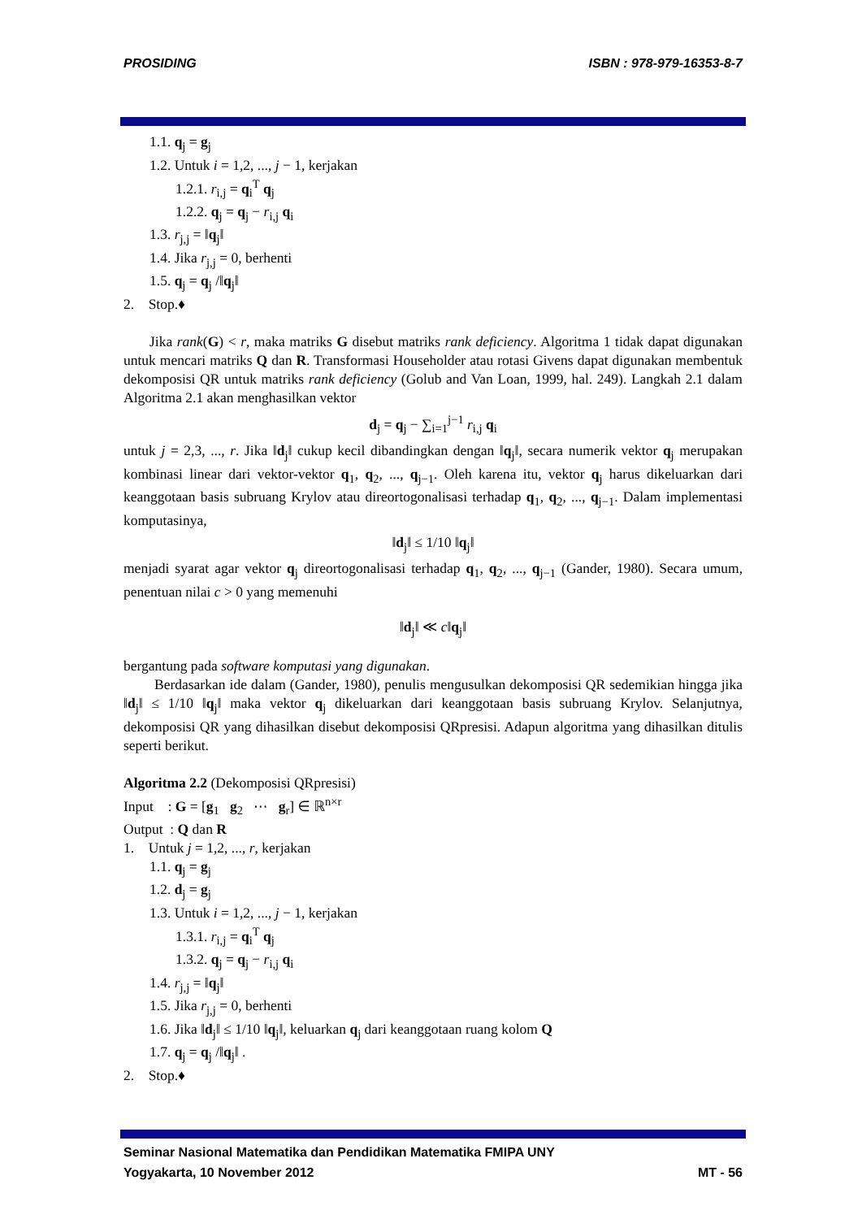PROSIDING ISBN : 978-979-16353-8-7
1.1. q<sub>j</sub> = g<sub>j</sub>
1.2. Untuk i = 1,2, ..., j − 1, kerjakan
1.2.1. r<sub>i,j</sub> = q<sub>i</sub><sup>T</sup> q<sub>j</sub>
1.2.2. q<sub>j</sub> = q<sub>j</sub> − r<sub>i,j</sub> q<sub>i</sub>
1.3. r<sub>j,j</sub> = ‖q<sub>j</sub>‖
1.4. Jika r<sub>j,j</sub> = 0, berhenti
1.5. q<sub>j</sub> = q<sub>j</sub> /‖q<sub>j</sub>‖
2. Stop.♦
Jika rank(G) < r, maka matriks G disebut matriks rank deficiency. Algoritma 1 tidak dapat digunakan untuk mencari matriks Q dan R. Transformasi Householder atau rotasi Givens dapat digunakan membentuk dekomposisi QR untuk matriks rank deficiency (Golub and Van Loan, 1999, hal. 249). Langkah 2.1 dalam Algoritma 2.1 akan menghasilkan vektor
d<sub>j</sub> = q<sub>j</sub> − ∑<sub>i=1</sub><sup>j−1</sup> r<sub>i,j</sub> q<sub>i</sub>
untuk j = 2,3, ..., r. Jika ‖d<sub>j</sub>‖ cukup kecil dibandingkan dengan ‖q<sub>j</sub>‖, secara numerik vektor q<sub>j</sub> merupakan kombinasi linear dari vektor-vektor q<sub>1</sub>, q<sub>2</sub>, ..., q<sub>j−1</sub>. Oleh karena itu, vektor q<sub>j</sub> harus dikeluarkan dari keanggotaan basis subruang Krylov atau direortogonalisasi terhadap q<sub>1</sub>, q<sub>2</sub>, ..., q<sub>j−1</sub>. Dalam implementasi komputasinya,
‖d<sub>j</sub>‖ ≤ 1/10 ‖q<sub>j</sub>‖
menjadi syarat agar vektor q<sub>j</sub> direortogonalisasi terhadap q<sub>1</sub>, q<sub>2</sub>, ..., q<sub>j−1</sub> (Gander, 1980). Secara umum, penentuan nilai c > 0 yang memenuhi
‖d<sub>j</sub>‖ ≪ c‖q<sub>j</sub>‖
bergantung pada software komputasi yang digunakan.
Berdasarkan ide dalam (Gander, 1980), penulis mengusulkan dekomposisi QR sedemikian hingga jika ‖d<sub>j</sub>‖ ≤ 1/10 ‖q<sub>j</sub>‖ maka vektor q<sub>j</sub> dikeluarkan dari keanggotaan basis subruang Krylov. Selanjutnya, dekomposisi QR yang dihasilkan disebut dekomposisi QRpresisi. Adapun algoritma yang dihasilkan ditulis seperti berikut.
Algoritma 2.2 (Dekomposisi QRpresisi)
Input : G = [g<sub>1</sub> g<sub>2</sub> ⋯ g<sub>r</sub>] ∈ ℝ<sup>n×r</sup>
Output : Q dan R
1. Untuk j = 1,2, ..., r, kerjakan
1.1. q<sub>j</sub> = g<sub>j</sub>
1.2. d<sub>j</sub> = g<sub>j</sub>
1.3. Untuk i = 1,2, ..., j − 1, kerjakan
1.3.1. r<sub>i,j</sub> = q<sub>i</sub><sup>T</sup> q<sub>j</sub>
1.3.2. q<sub>j</sub> = q<sub>j</sub> − r<sub>i,j</sub> q<sub>i</sub>
1.4. r<sub>j,j</sub> = ‖q<sub>j</sub>‖
1.5. Jika r<sub>j,j</sub> = 0, berhenti
1.6. Jika ‖d<sub>j</sub>‖ ≤ 1/10 ‖q<sub>j</sub>‖, keluarkan q<sub>j</sub> dari keanggotaan ruang kolom Q
1.7. q<sub>j</sub> = q<sub>j</sub> /‖q<sub>j</sub>‖ .
2. Stop.♦
Seminar Nasional Matematika dan Pendidikan Matematika FMIPA UNY
Yogyakarta, 10 November 2012 MT - 56